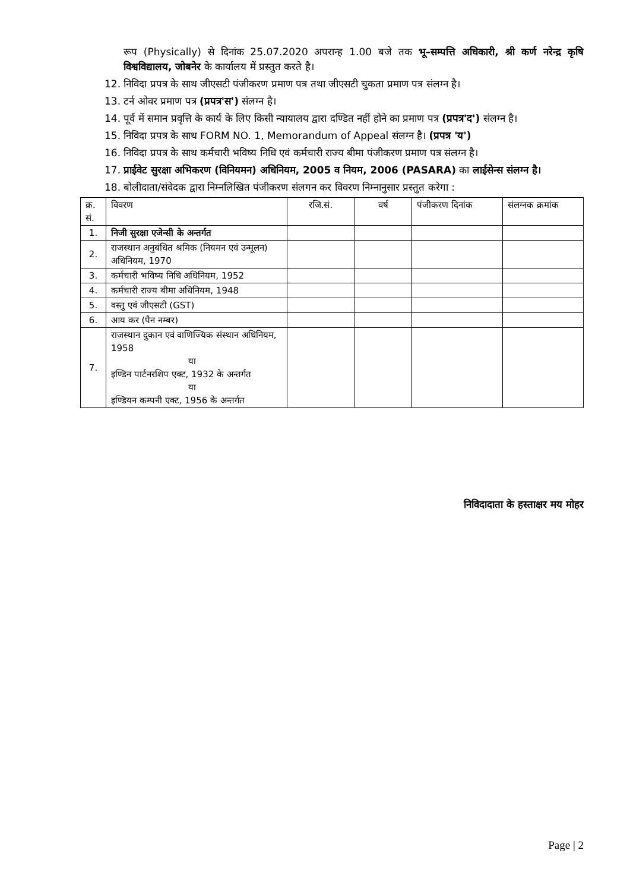रूप (Physically) से दिनांक 25.07.2020 अपरान्ह 1.00 बजे तक भू–सम्पत्ति अधिकारी, श्री कर्ण नरेन्द्र कृषि विश्वविद्यालय, जोबनेर के कार्यालय में प्रस्तुत करते है।
12. निविदा प्रपत्र के साथ जीएसटी पंजीकरण प्रमाण पत्र तथा जीएसटी चुकता प्रमाण पत्र संलग्न है।
13. टर्न ओवर प्रमाण पत्र (प्रपत्र'स') संलग्न है।
14. पूर्व में समान प्रवृत्ति के कार्य के लिए किसी न्यायालय द्वारा दण्डित नहीं होने का प्रमाण पत्र (प्रपत्र'द') संलग्न है।
15. निविदा प्रपत्र के साथ FORM NO. 1, Memorandum of Appeal संलग्न है। (प्रपत्र 'य')
16. निविदा प्रपत्र के साथ कर्मचारी भविष्य निधि एवं कर्मचारी राज्य बीमा पंजीकरण प्रमाण पत्र संलग्न है।
17. प्राईवेट सुरक्षा अभिकरण (विनियमन) अधिनियम, 2005 व नियम, 2006 (PASARA) का लाईसेन्स संलग्न है।
18. बोलीदाता/संवेदक द्वारा निम्नलिखित पंजीकरण संलगन कर विवरण निम्नानुसार प्रस्तुत करेगा :
| क्र. सं. | विवरण | रजि.सं. | वर्ष | पंजीकरण दिनांक | संलग्नक क्रमांक |
| 1. | निजी सुरक्षा एजेन्सी के अन्तर्गत | | | | |
| 2. | राजस्थान अनुबंधित श्रमिक (नियमन एवं उन्मूलन) अधिनियम, 1970 | | | | |
| 3. | कर्मचारी भविष्य निधि अधिनियम, 1952 | | | | |
| 4. | कर्मचारी राज्य बीमा अधिनियम, 1948 | | | | |
| 5. | वस्तु एवं जीएसटी (GST) | | | | |
| 6. | आय कर (पैन नम्बर) | | | | |
| 7. | राजस्थान दुकान एवं वाणिज्यिक संस्थान अधिनियम, 1958 या इण्डिन पार्टनरशिप एक्ट, 1932 के अन्तर्गत या इण्डियन कम्पनी एक्ट, 1956 के अन्तर्गत | | | | |
निविदादाता के हस्ताक्षर मय मोहर
Page | 2